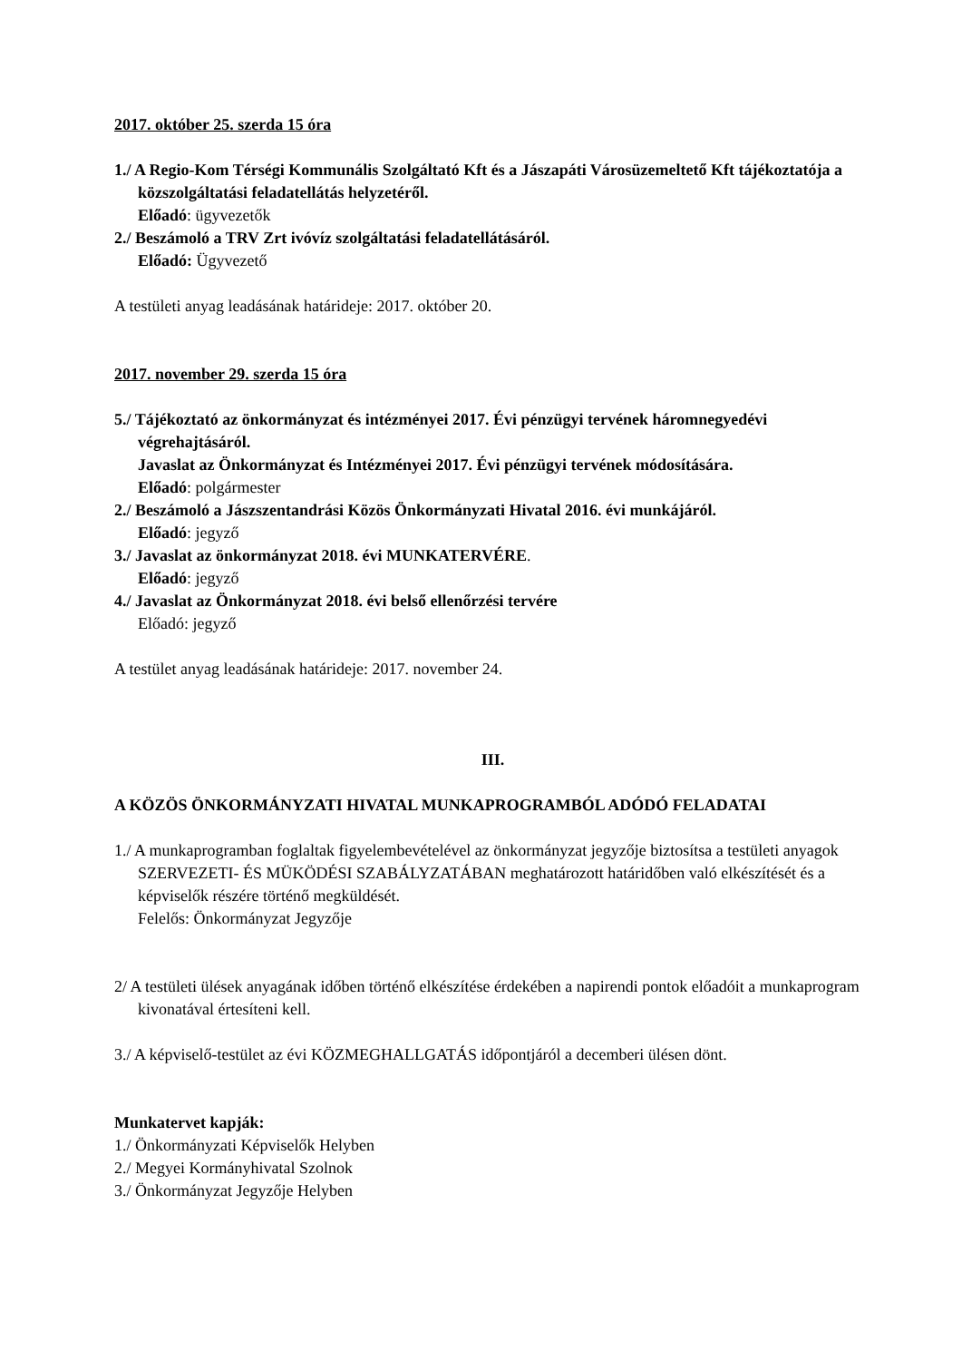2017. október 25. szerda 15 óra
1./ A Regio-Kom Térségi Kommunális Szolgáltató Kft és a Jászapáti Városüzemeltető Kft tájékoztatója a közszolgáltatási feladatellátás helyzetéről.
Előadó: ügyvezetők
2./ Beszámoló a TRV Zrt ivóvíz szolgáltatási feladatellátásáról.
Előadó: Ügyvezető
A testületi anyag leadásának határideje: 2017. október 20.
2017. november 29. szerda 15 óra
5./ Tájékoztató az önkormányzat és intézményei 2017. Évi pénzügyi tervének háromnegyedévi végrehajtásáról.
Javaslat az Önkormányzat és Intézményei 2017. Évi pénzügyi tervének módosítására.
Előadó: polgármester
2./ Beszámoló a Jászszentandrási Közös Önkormányzati Hivatal 2016. évi munkájáról.
Előadó: jegyző
3./ Javaslat az önkormányzat 2018. évi MUNKATERVÉRE.
Előadó: jegyző
4./ Javaslat az Önkormányzat 2018. évi belső ellenőrzési tervére
Előadó: jegyző
A testület anyag leadásának határideje: 2017. november 24.
III.
A KÖZÖS ÖNKORMÁNYZATI HIVATAL MUNKAPROGRAMBÓL ADÓDÓ FELADATAI
1./ A munkaprogramban foglaltak figyelembevételével az önkormányzat jegyzője biztosítsa a testületi anyagok SZERVEZETI- ÉS MÜKÖDÉSI SZABÁLYZATÁBAN meghatározott határidőben való elkészítését és a képviselők részére történő megküldését.
Felelős: Önkormányzat Jegyzője
2/ A testületi ülések anyagának időben történő elkészítése érdekében a napirendi pontok előadóit a munkaprogram kivonatával értesíteni kell.
3./ A képviselő-testület az évi KÖZMEGHALLGATÁS időpontjáról a decemberi ülésen dönt.
Munkatervet kapják:
1./ Önkormányzati Képviselők Helyben
2./ Megyei Kormányhivatal Szolnok
3./ Önkormányzat Jegyzője Helyben